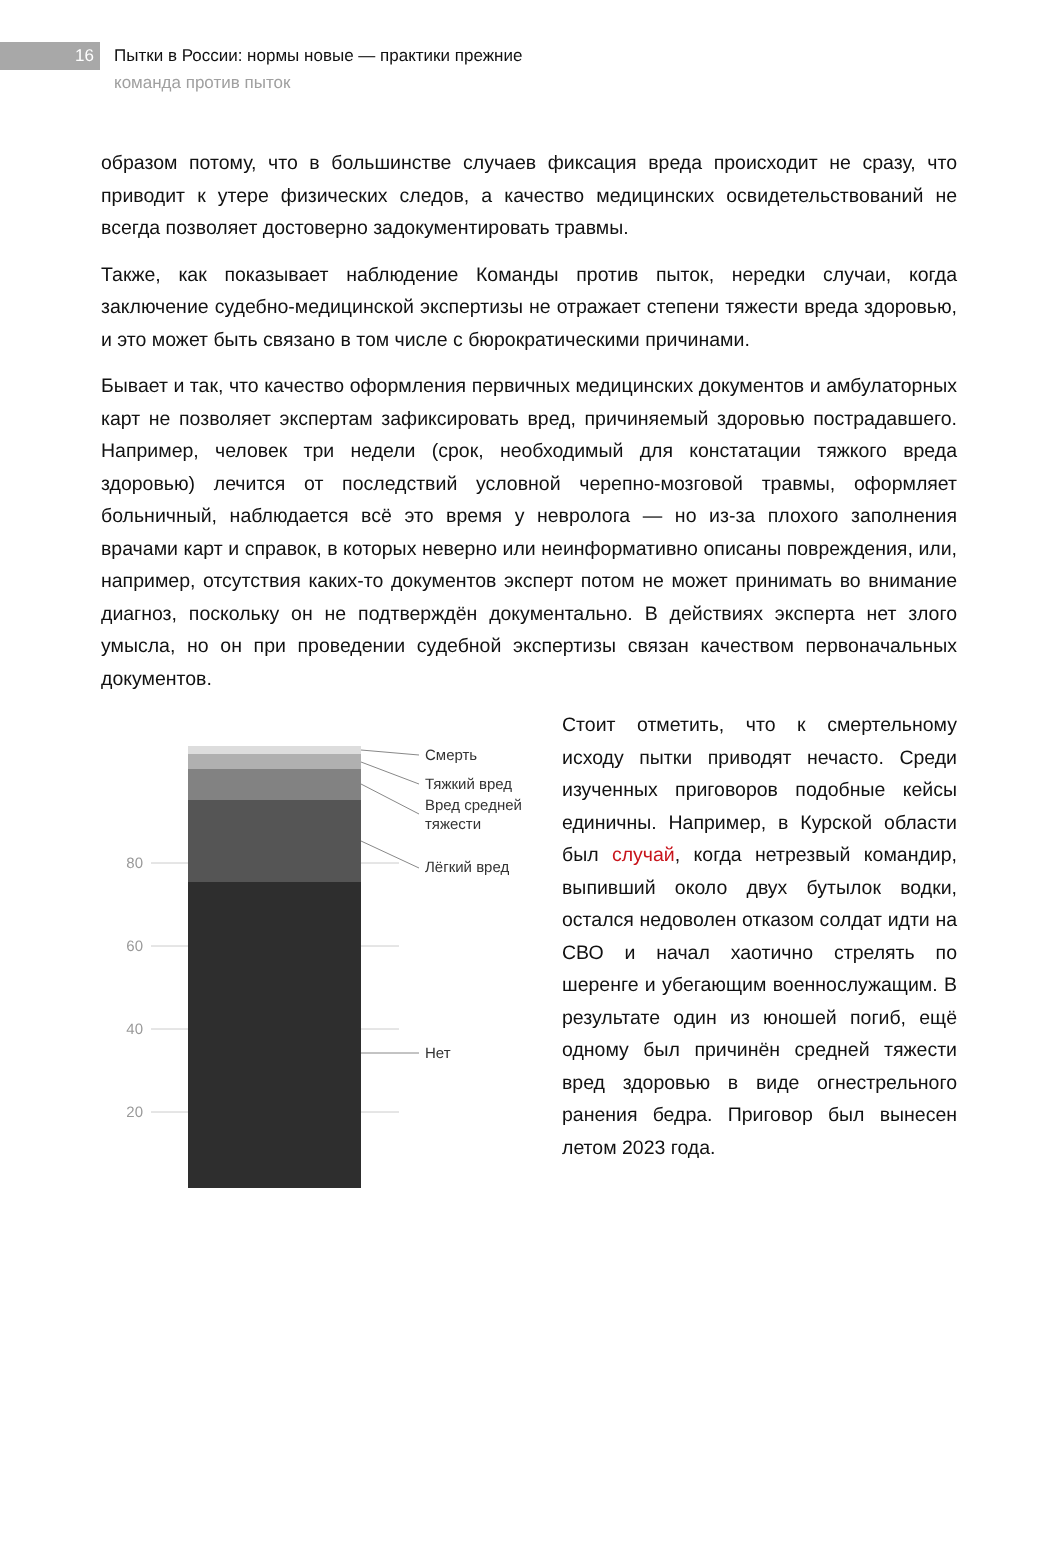16
Пытки в России: нормы новые — практики прежние
команда против пыток
образом потому, что в большинстве случаев фиксация вреда происходит не сразу, что приводит к утере физических следов, а качество медицинских освидетельствований не всегда позволяет достоверно задокументировать травмы.
Также, как показывает наблюдение Команды против пыток, нередки случаи, когда заключение судебно-медицинской экспертизы не отражает степени тяжести вреда здоровью, и это может быть связано в том числе с бюрократическими причинами.
Бывает и так, что качество оформления первичных медицинских документов и амбулаторных карт не позволяет экспертам зафиксировать вред, причиняемый здоровью пострадавшего. Например, человек три недели (срок, необходимый для констатации тяжкого вреда здоровью) лечится от последствий условной черепно-мозговой травмы, оформляет больничный, наблюдается всё это время у невролога — но из-за плохого заполнения врачами карт и справок, в которых неверно или неинформативно описаны повреждения, или, например, отсутствия каких-то документов эксперт потом не может принимать во внимание диагноз, поскольку он не подтверждён документально. В действиях эксперта нет злого умысла, но он при проведении судебной экспертизы связан качеством первоначальных документов.
80
60
40
20
Смерть
Тяжкий вред
Вред средней
тяжести
Лёгкий вред
Нет
Стоит отметить, что к смертельному исходу пытки приводят нечасто. Среди изученных приговоров подобные кейсы единичны. Например, в Курской области был случай, когда нетрезвый командир, выпивший около двух бутылок водки, остался недоволен отказом солдат идти на СВО и начал хаотично стрелять по шеренге и убегающим военнослужащим. В результате один из юношей погиб, ещё одному был причинён средней тяжести вред здоровью в виде огнестрельного ранения бедра. Приговор был вынесен летом 2023 года.